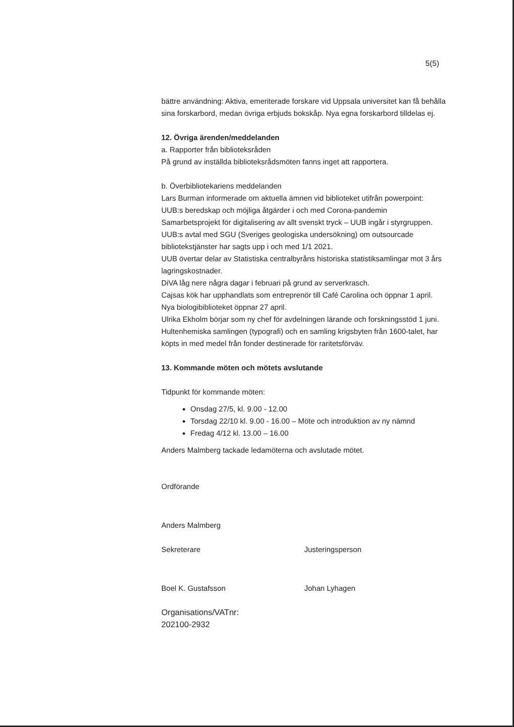5(5)
bättre användning: Aktiva, emeriterade forskare vid Uppsala universitet kan få behålla sina forskarbord, medan övriga erbjuds bokskåp. Nya egna forskarbord tilldelas ej.
12. Övriga ärenden/meddelanden
a. Rapporter från biblioteksråden
På grund av inställda biblioteksrådsmöten fanns inget att rapportera.
b. Överbibliotekariens meddelanden
Lars Burman informerade om aktuella ämnen vid biblioteket utifrån powerpoint:
UUB:s beredskap och möjliga åtgärder i och med Corona-pandemin
Samarbetsprojekt för digitalisering av allt svenskt tryck – UUB ingår i styrgruppen.
UUB:s avtal med SGU (Sveriges geologiska undersökning) om outsourcade bibliotekstjänster har sagts upp i och med 1/1 2021.
UUB övertar delar av Statistiska centralbyråns historiska statistiksamlingar mot 3 års lagringskostnader.
DiVA låg nere några dagar i februari på grund av serverkrasch.
Cajsas kök har upphandlats som entreprenör till Café Carolina och öppnar 1 april.
Nya biologibiblioteket öppnar 27 april.
Ulrika Ekholm börjar som ny chef för avdelningen lärande och forskningsstöd 1 juni.
Hultenhemiska samlingen (typografi) och en samling krigsbyten från 1600-talet, har köpts in med medel från fonder destinerade för raritetsförväv.
13. Kommande möten och mötets avslutande
Tidpunkt för kommande möten:
Onsdag 27/5, kl. 9.00 - 12.00
Torsdag 22/10 kl. 9.00 - 16.00 – Möte och introduktion av ny nämnd
Fredag 4/12 kl. 13.00 – 16.00
Anders Malmberg tackade ledamöterna och avslutade mötet.
Ordförande
Anders Malmberg
Sekreterare Justeringsperson
Boel K. Gustafsson Johan Lyhagen
Organisations/VATnr:
202100-2932